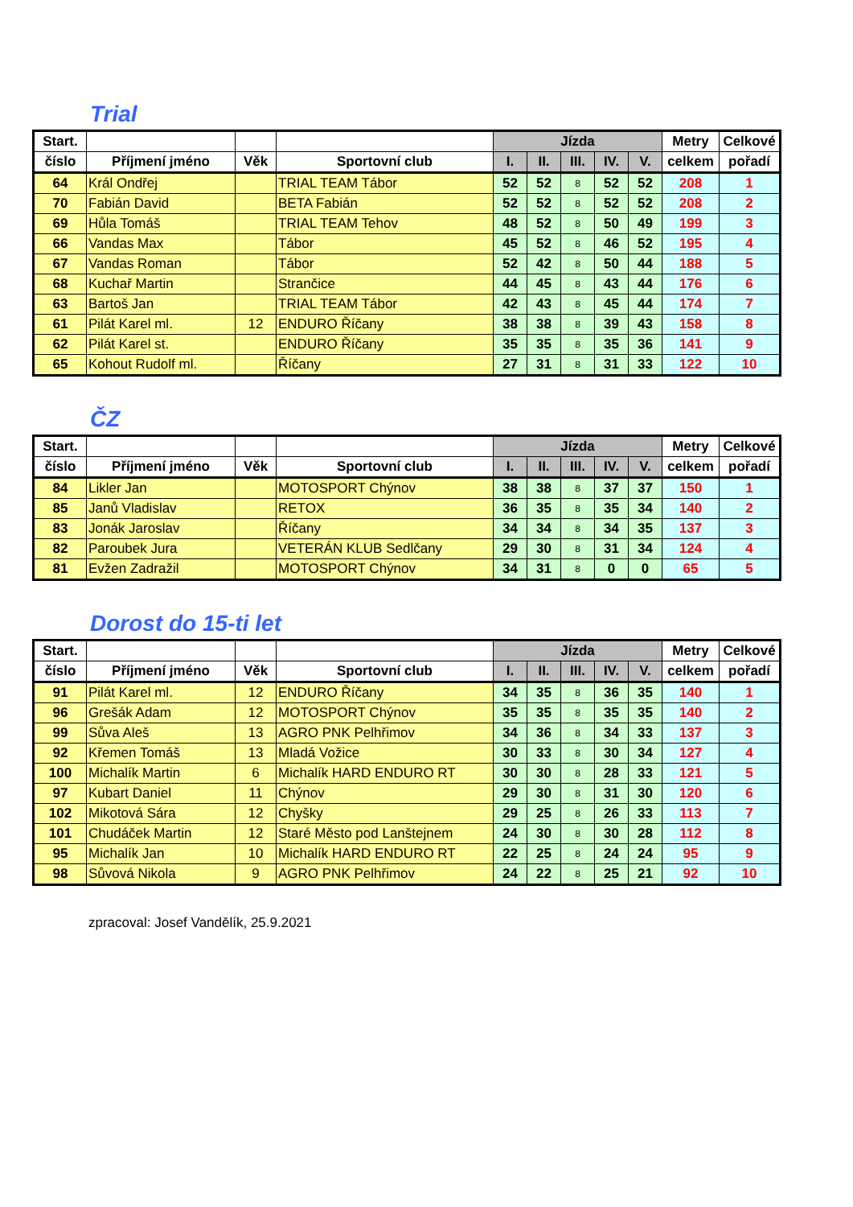Trial
| Start. | | | | Jízda | | | | | Metry | Celkové |
| --- | --- | --- | --- | --- | --- | --- | --- | --- | --- | --- |
| číslo | Příjmení jméno | Věk | Sportovní club | I. | II. | III. | IV. | V. | celkem | pořadí |
| 64 | Král Ondřej | | TRIAL TEAM Tábor | 52 | 52 | 8 | 52 | 52 | 208 | 1 |
| 70 | Fabián David | | BETA Fabián | 52 | 52 | 8 | 52 | 52 | 208 | 2 |
| 69 | Hůla Tomáš | | TRIAL TEAM Tehov | 48 | 52 | 8 | 50 | 49 | 199 | 3 |
| 66 | Vandas Max | | Tábor | 45 | 52 | 8 | 46 | 52 | 195 | 4 |
| 67 | Vandas Roman | | Tábor | 52 | 42 | 8 | 50 | 44 | 188 | 5 |
| 68 | Kuchař Martin | | Strančice | 44 | 45 | 8 | 43 | 44 | 176 | 6 |
| 63 | Bartoš Jan | | TRIAL TEAM Tábor | 42 | 43 | 8 | 45 | 44 | 174 | 7 |
| 61 | Pilát Karel ml. | 12 | ENDURO Říčany | 38 | 38 | 8 | 39 | 43 | 158 | 8 |
| 62 | Pilát Karel st. | | ENDURO Říčany | 35 | 35 | 8 | 35 | 36 | 141 | 9 |
| 65 | Kohout Rudolf ml. | | Říčany | 27 | 31 | 8 | 31 | 33 | 122 | 10 |
ČZ
| Start. | | | | Jízda | | | | | Metry | Celkové |
| --- | --- | --- | --- | --- | --- | --- | --- | --- | --- | --- |
| číslo | Příjmení jméno | Věk | Sportovní club | I. | II. | III. | IV. | V. | celkem | pořadí |
| 84 | Likler Jan | | MOTOSPORT Chýnov | 38 | 38 | 8 | 37 | 37 | 150 | 1 |
| 85 | Janů Vladislav | | RETOX | 36 | 35 | 8 | 35 | 34 | 140 | 2 |
| 83 | Jonák Jaroslav | | Říčany | 34 | 34 | 8 | 34 | 35 | 137 | 3 |
| 82 | Paroubek Jura | | VETERÁN KLUB Sedlčany | 29 | 30 | 8 | 31 | 34 | 124 | 4 |
| 81 | Evžen Zadražil | | MOTOSPORT Chýnov | 34 | 31 | 8 | 0 | 0 | 65 | 5 |
Dorost do 15-ti let
| Start. | | | | Jízda | | | | | Metry | Celkové |
| --- | --- | --- | --- | --- | --- | --- | --- | --- | --- | --- |
| číslo | Příjmení jméno | Věk | Sportovní club | I. | II. | III. | IV. | V. | celkem | pořadí |
| 91 | Pilát Karel ml. | 12 | ENDURO Říčany | 34 | 35 | 8 | 36 | 35 | 140 | 1 |
| 96 | Grešák Adam | 12 | MOTOSPORT Chýnov | 35 | 35 | 8 | 35 | 35 | 140 | 2 |
| 99 | Sůva Aleš | 13 | AGRO PNK Pelhřimov | 34 | 36 | 8 | 34 | 33 | 137 | 3 |
| 92 | Křemen Tomáš | 13 | Mladá Vožice | 30 | 33 | 8 | 30 | 34 | 127 | 4 |
| 100 | Michalík Martin | 6 | Michalík HARD ENDURO RT | 30 | 30 | 8 | 28 | 33 | 121 | 5 |
| 97 | Kubart Daniel | 11 | Chýnov | 29 | 30 | 8 | 31 | 30 | 120 | 6 |
| 102 | Mikotová Sára | 12 | Chyšky | 29 | 25 | 8 | 26 | 33 | 113 | 7 |
| 101 | Chudáček Martin | 12 | Staré Město pod Lanštejnem | 24 | 30 | 8 | 30 | 28 | 112 | 8 |
| 95 | Michalík Jan | 10 | Michalík HARD ENDURO RT | 22 | 25 | 8 | 24 | 24 | 95 | 9 |
| 98 | Sůvová Nikola | 9 | AGRO PNK Pelhřimov | 24 | 22 | 8 | 25 | 21 | 92 | 10 |
zpracoval: Josef Vandělík, 25.9.2021